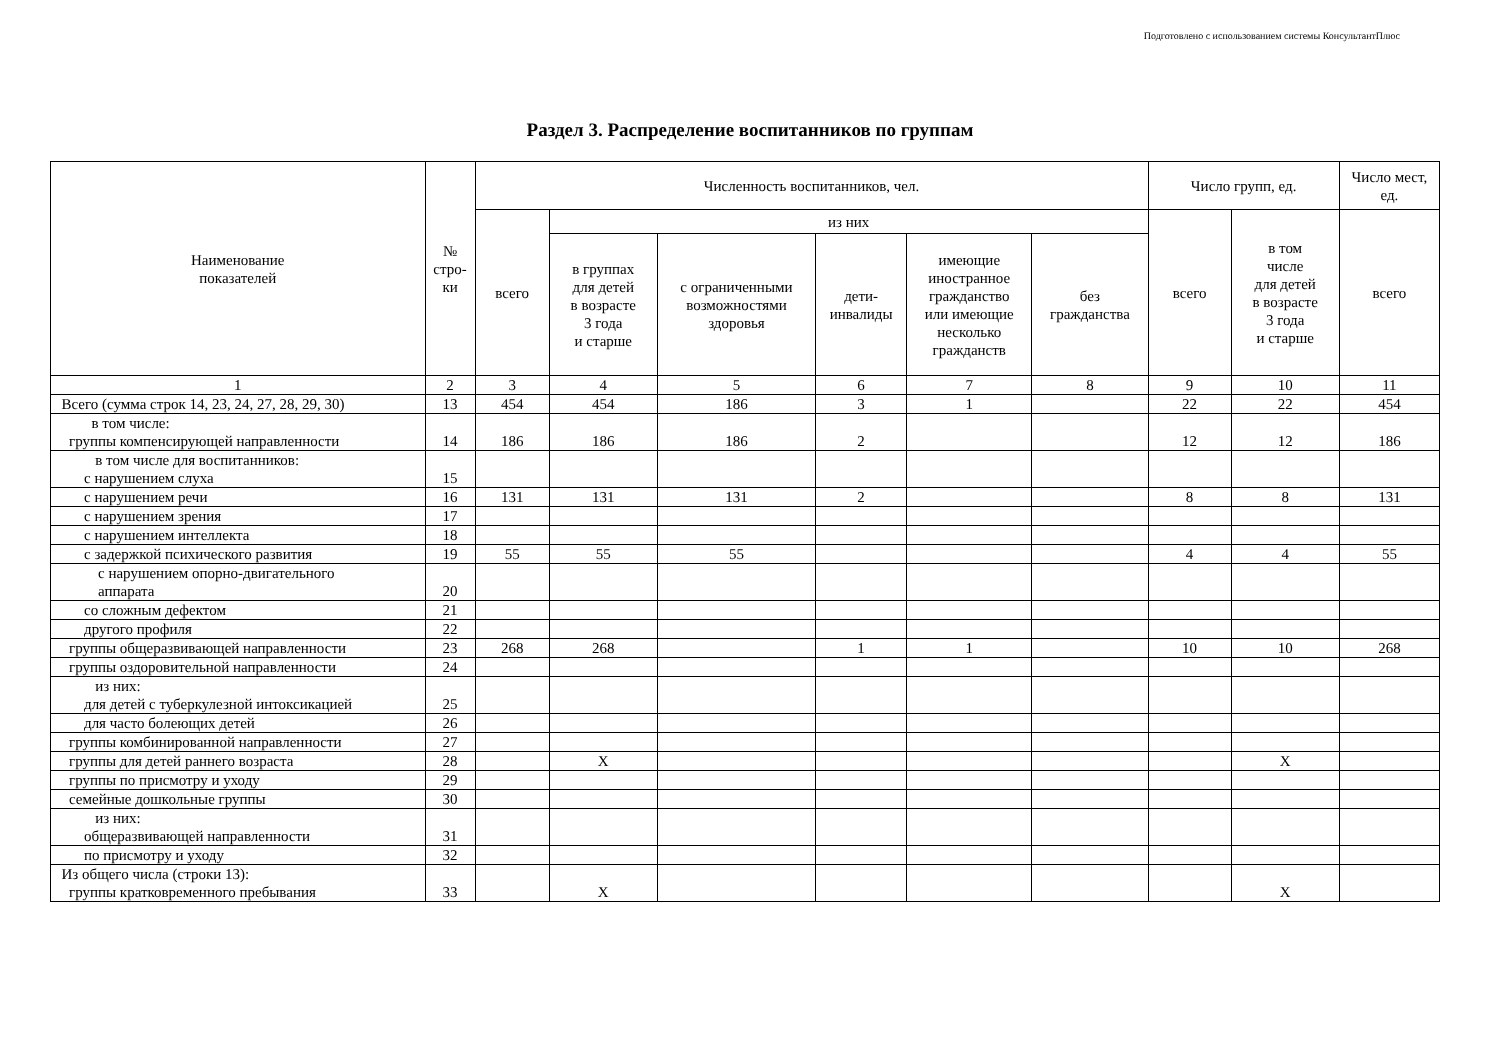Подготовлено с использованием системы КонсультантПлюс
Раздел 3. Распределение воспитанников по группам
| Наименование показателей | № стро- ки | Численность воспитанников, чел. | | | | | | Число групп, ед. | | Число мест, ед. |
| --- | --- | --- | --- | --- | --- | --- | --- | --- | --- | --- |
| | | всего | из них | | | | | всего | в том числе для детей в возрасте 3 года и старше | всего |
| | | | в группах для детей в возрасте 3 года и старше | с ограниченными возможностями здоровья | дети- инвалиды | имеющие иностранное гражданство или имеющие несколько гражданств | без гражданства | | | |
| 1 | 2 | 3 | 4 | 5 | 6 | 7 | 8 | 9 | 10 | 11 |
| Всего (сумма строк 14, 23, 24, 27, 28, 29, 30) | 13 | 454 | 454 | 186 | 3 | 1 | | 22 | 22 | 454 |
| в том числе: группы компенсирующей направленности | 14 | 186 | 186 | 186 | 2 | | | 12 | 12 | 186 |
| в том числе для воспитанников: с нарушением слуха | 15 | | | | | | | | | |
| с нарушением речи | 16 | 131 | 131 | 131 | 2 | | | 8 | 8 | 131 |
| с нарушением зрения | 17 | | | | | | | | | |
| с нарушением интеллекта | 18 | | | | | | | | | |
| с задержкой психического развития | 19 | 55 | 55 | 55 | | | | 4 | 4 | 55 |
| с нарушением опорно-двигательного аппарата | 20 | | | | | | | | | |
| со сложным дефектом | 21 | | | | | | | | | |
| другого профиля | 22 | | | | | | | | | |
| группы общеразвивающей направленности | 23 | 268 | 268 | | 1 | 1 | | 10 | 10 | 268 |
| группы оздоровительной направленности | 24 | | | | | | | | | |
| из них: для детей с туберкулезной интоксикацией | 25 | | | | | | | | | |
| для часто болеющих детей | 26 | | | | | | | | | |
| группы комбинированной направленности | 27 | | | | | | | | | |
| группы для детей раннего возраста | 28 | | X | | | | | | X | |
| группы по присмотру и уходу | 29 | | | | | | | | | |
| семейные дошкольные группы | 30 | | | | | | | | | |
| из них: общеразвивающей направленности | 31 | | | | | | | | | |
| по присмотру и уходу | 32 | | | | | | | | | |
| Из общего числа (строки 13): группы кратковременного пребывания | 33 | | X | | | | | | X | |